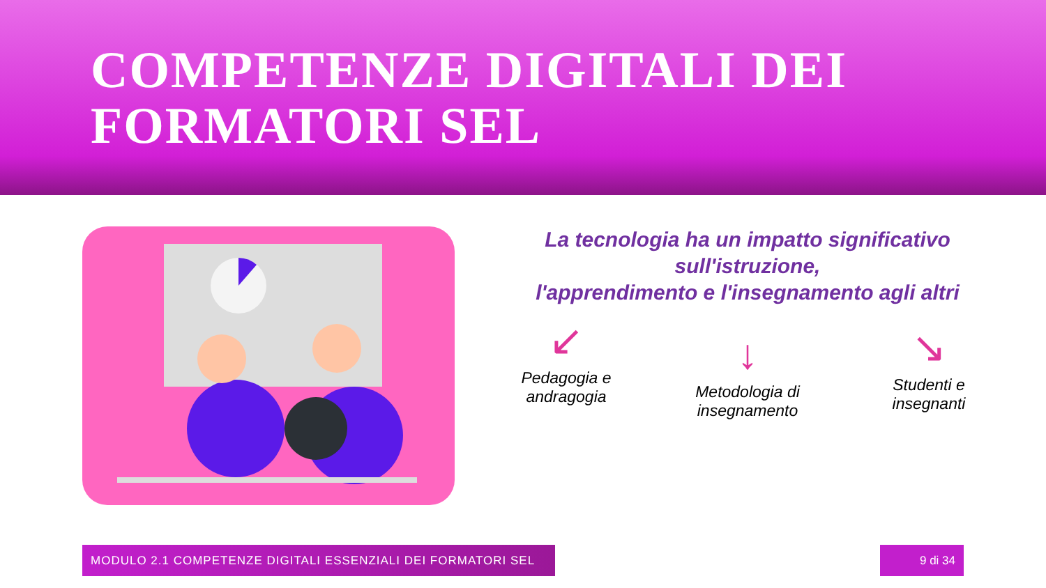COMPETENZE DIGITALI DEI
FORMATORI SEL
La tecnologia ha un impatto significativo sull'istruzione,
l'apprendimento e l'insegnamento agli altri
↙
Pedagogia e andragogia
↓
Metodologia di insegnamento
↘
Studenti e insegnanti
MODULO 2.1 COMPETENZE DIGITALI ESSENZIALI DEI FORMATORI SEL 9 di 34